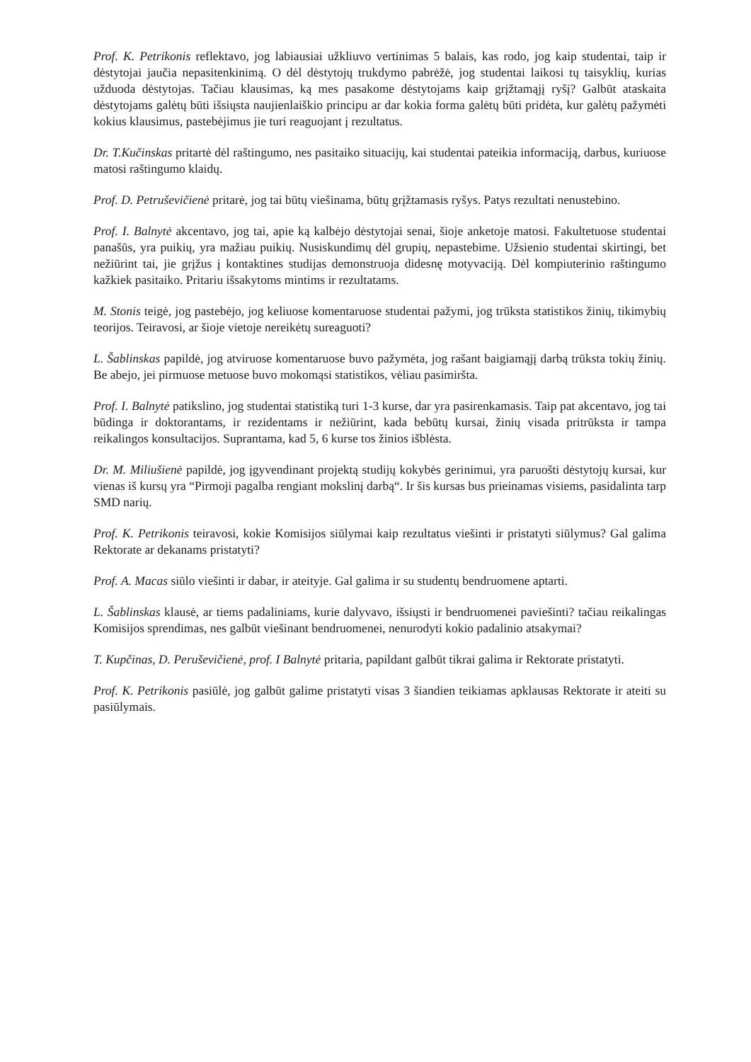Prof. K. Petrikonis reflektavo, jog labiausiai užkliuvo vertinimas 5 balais, kas rodo, jog kaip studentai, taip ir dėstytojai jaučia nepasitenkinimą. O dėl dėstytojų trukdymo pabrėžė, jog studentai laikosi tų taisyklių, kurias užduoda dėstytojas. Tačiau klausimas, ką mes pasakome dėstytojams kaip grįžtamąjį ryšį? Galbūt ataskaita dėstytojams galėtų būti išsiųsta naujienlaiškio principu ar dar kokia forma galėtų būti pridėta, kur galėtų pažymėti kokius klausimus, pastebėjimus jie turi reaguojant į rezultatus.
Dr. T.Kučinskas pritartė dėl raštingumo, nes pasitaiko situacijų, kai studentai pateikia informaciją, darbus, kuriuose matosi raštingumo klaidų.
Prof. D. Petruševičienė pritarė, jog tai būtų viešinama, būtų grįžtamasis ryšys. Patys rezultati nenustebino.
Prof. I. Balnytė akcentavo, jog tai, apie ką kalbėjo dėstytojai senai, šioje anketoje matosi. Fakultetuose studentai panašūs, yra puikių, yra mažiau puikių. Nusiskundimų dėl grupių, nepastebime. Užsienio studentai skirtingi, bet nežiūrint tai, jie grįžus į kontaktines studijas demonstruoja didesnę motyvaciją. Dėl kompiuterinio raštingumo kažkiek pasitaiko. Pritariu išsakytoms mintims ir rezultatams.
M. Stonis teigė, jog pastebėjo, jog keliuose komentaruose studentai pažymi, jog trūksta statistikos žinių, tikimybių teorijos. Teiravosi, ar šioje vietoje nereikėtų sureaguoti?
L. Šablinskas papildė, jog atviruose komentaruose buvo pažymėta, jog rašant baigiamąjį darbą trūksta tokių žinių. Be abejo, jei pirmuose metuose buvo mokomąsi statistikos, vėliau pasimiršta.
Prof. I. Balnytė patikslino, jog studentai statistiką turi 1-3 kurse, dar yra pasirenkamasis. Taip pat akcentavo, jog tai būdinga ir doktorantams, ir rezidentams ir nežiūrint, kada bebūtų kursai, žinių visada pritrūksta ir tampa reikalingos konsultacijos. Suprantama, kad 5, 6 kurse tos žinios išblėsta.
Dr. M. Miliušienė papildė, jog įgyvendinant projektą studijų kokybės gerinimui, yra paruošti dėstytojų kursai, kur vienas iš kursų yra “Pirmoji pagalba rengiant mokslinį darbą“. Ir šis kursas bus prieinamas visiems, pasidalinta tarp SMD narių.
Prof. K. Petrikonis teiravosi, kokie Komisijos siūlymai kaip rezultatus viešinti ir pristatyti siūlymus? Gal galima Rektorate ar dekanams pristatyti?
Prof. A. Macas siūlo viešinti ir dabar, ir ateityje. Gal galima ir su studentų bendruomene aptarti.
L. Šablinskas klausė, ar tiems padaliniams, kurie dalyvavo, išsiųsti ir bendruomenei paviešinti? tačiau reikalingas Komisijos sprendimas, nes galbūt viešinant bendruomenei, nenurodyti kokio padalinio atsakymai?
T. Kupčinas, D. Peruševičienė, prof. I Balnytė pritaria, papildant galbūt tikrai galima ir Rektorate pristatyti.
Prof. K. Petrikonis pasiūlė, jog galbūt galime pristatyti visas 3 šiandien teikiamas apklausas Rektorate ir ateiti su pasiūlymais.